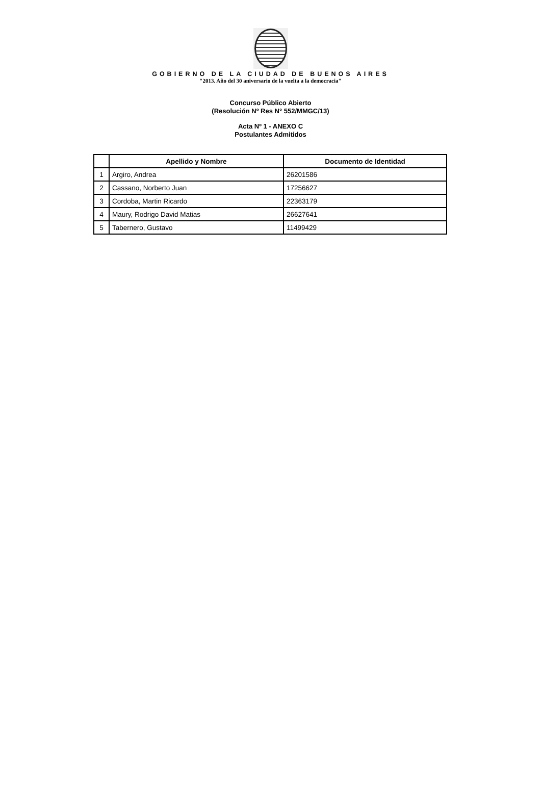GOBIERNO DE LA CIUDAD DE BUENOS AIRES
"2013. Año del 30 aniversario de la vuelta a la democracia"
Concurso Público Abierto
(Resolución Nº Res N° 552/MMGC/13)
Acta Nº 1 - ANEXO C
Postulantes Admitidos
| | Apellido y Nombre | Documento de Identidad |
| --- | --- | --- |
| 1 | Argiro, Andrea | 26201586 |
| 2 | Cassano, Norberto Juan | 17256627 |
| 3 | Cordoba, Martin Ricardo | 22363179 |
| 4 | Maury, Rodrigo David Matias | 26627641 |
| 5 | Tabernero, Gustavo | 11499429 |